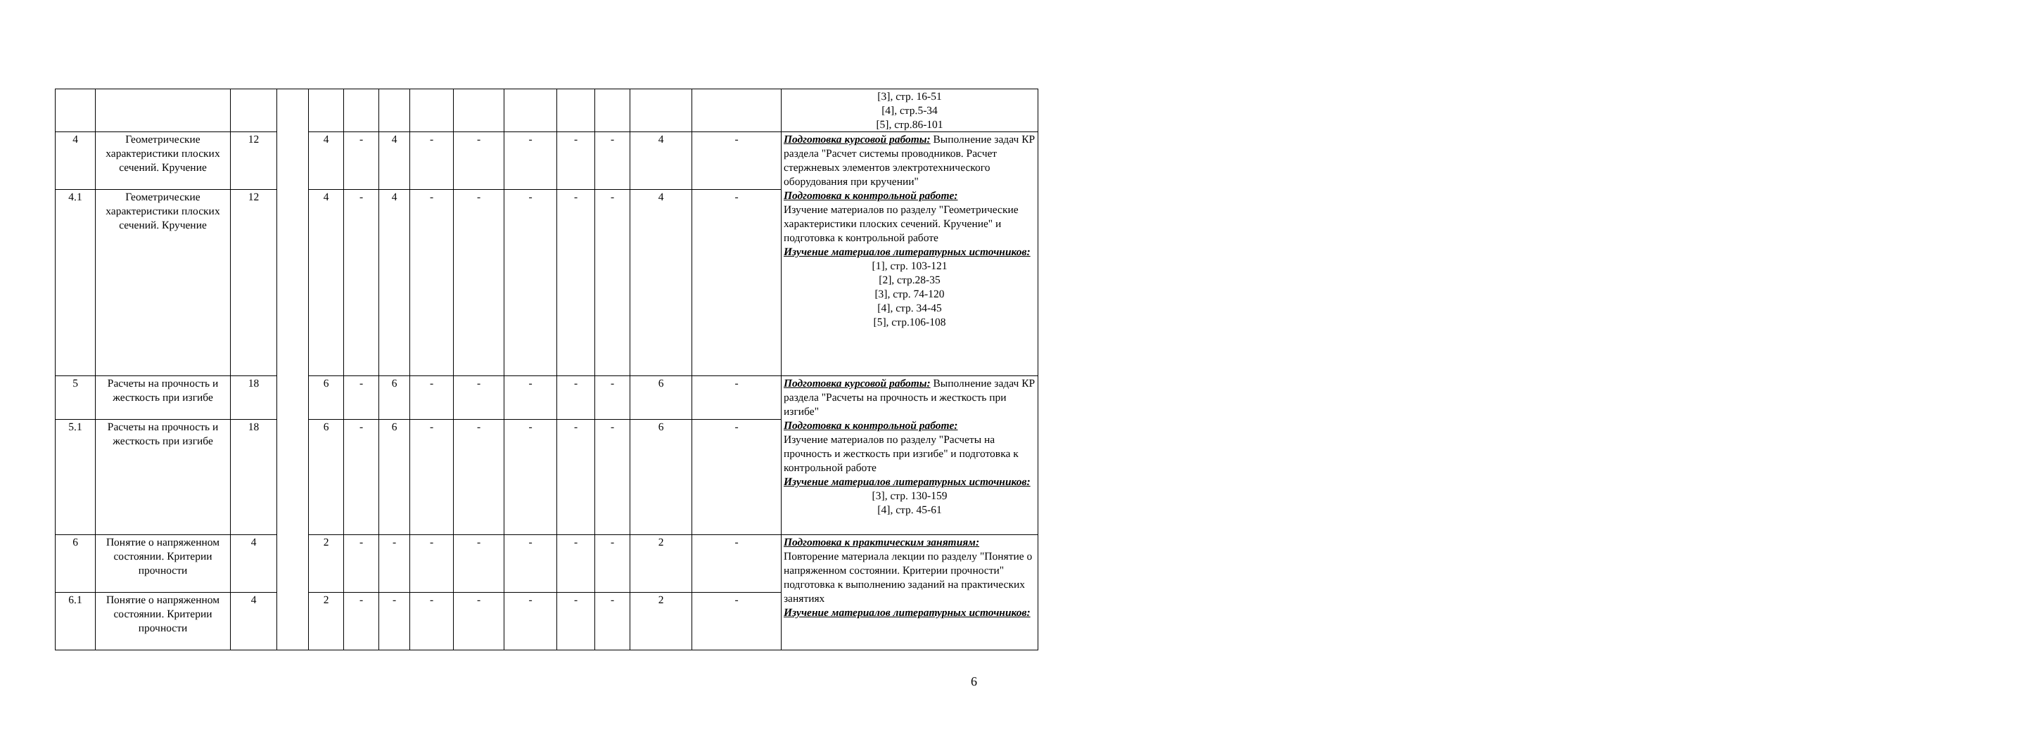| | | | | | | | | | | | | | | [3], стр. 16-51 [4], стр.5-34 [5], стр.86-101 |
| 4 | Геометрические характеристики плоских сечений. Кручение | 12 | | 4 | - | 4 | - | - | - | - | - | 4 | - | Подготовка курсовой работы: Выполнение задач КР раздела "Расчет системы проводников. Расчет стержневых элементов электротехнического оборудования при кручении" Подготовка к контрольной работе: Изучение материалов по разделу "Геометрические характеристики плоских сечений. Кручение" и подготовка к контрольной работе Изучение материалов литературных источников: [1], стр. 103-121 [2], стр.28-35 [3], стр. 74-120 [4], стр. 34-45 [5], стр.106-108 |
| 4.1 | Геометрические характеристики плоских сечений. Кручение | 12 | | 4 | - | 4 | - | - | - | - | - | 4 | - | |
| 5 | Расчеты на прочность и жесткость при изгибе | 18 | | 6 | - | 6 | - | - | - | - | - | 6 | - | Подготовка курсовой работы: Выполнение задач КР раздела "Расчеты на прочность и жесткость при изгибе" Подготовка к контрольной работе: Изучение материалов по разделу "Расчеты на прочность и жесткость при изгибе" и подготовка к контрольной работе Изучение материалов литературных источников: [3], стр. 130-159 [4], стр. 45-61 |
| 5.1 | Расчеты на прочность и жесткость при изгибе | 18 | | 6 | - | 6 | - | - | - | - | - | 6 | - | |
| 6 | Понятие о напряженном состоянии. Критерии прочности | 4 | | 2 | - | - | - | - | - | - | - | 2 | - | Подготовка к практическим занятиям: Повторение материала лекции по разделу "Понятие о напряженном состоянии. Критерии прочности" подготовка к выполнению заданий на практических занятиях Изучение материалов литературных источников: |
| 6.1 | Понятие о напряженном состоянии. Критерии прочности | 4 | | 2 | - | - | - | - | - | - | - | 2 | - | |
6